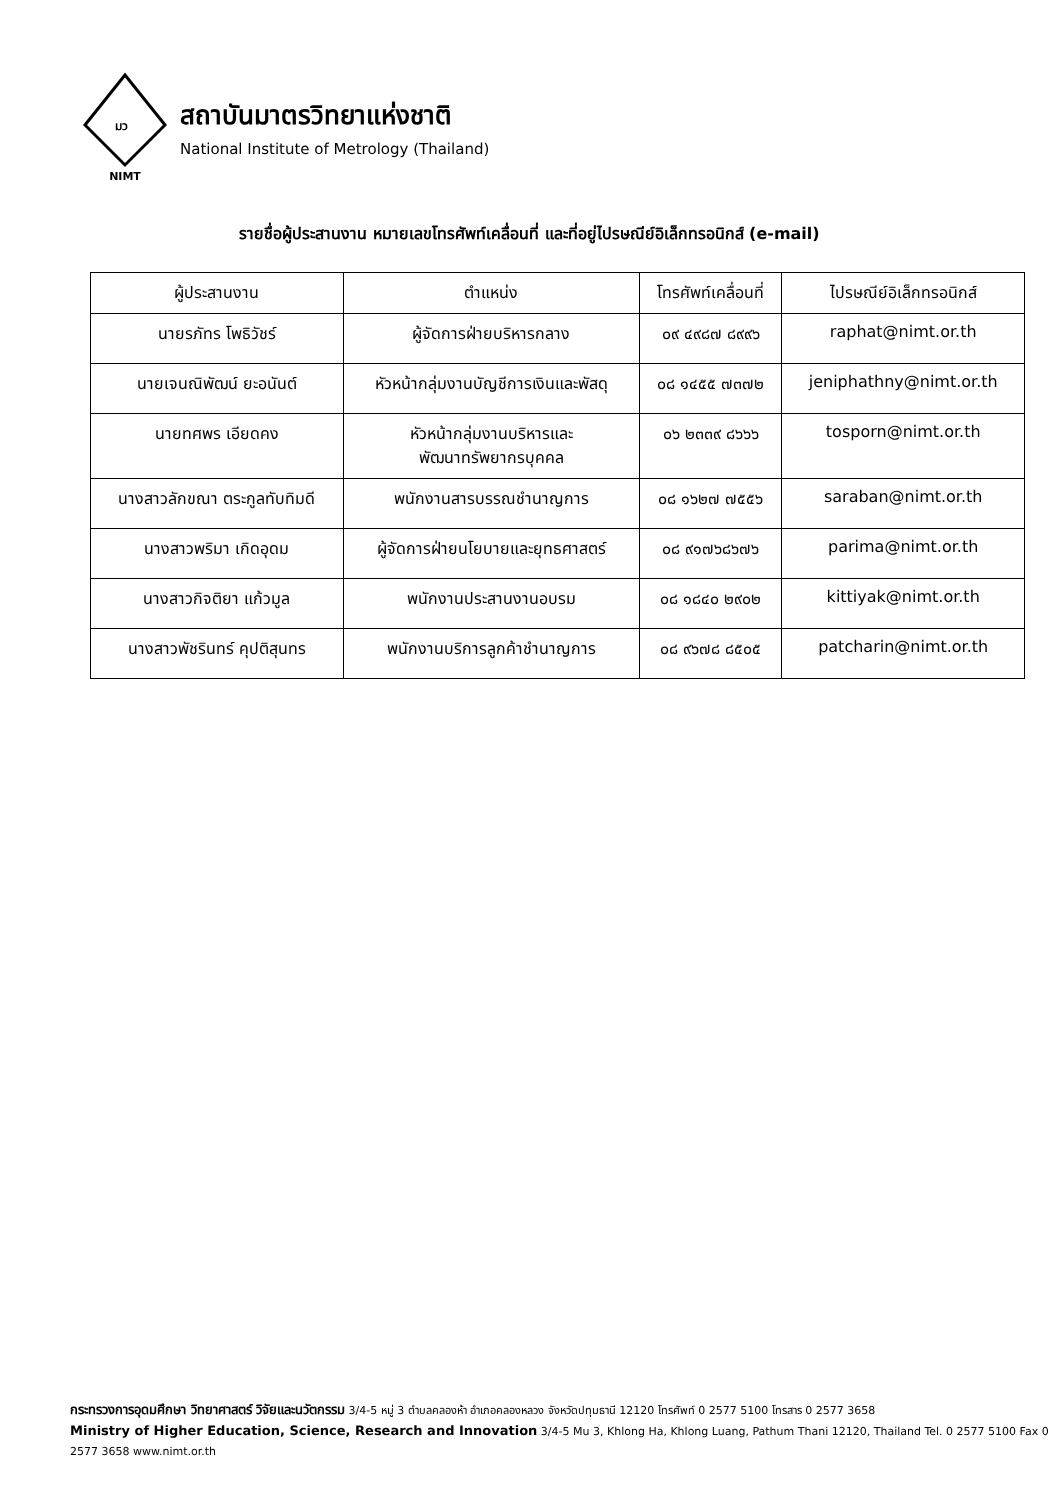มว
NIMT
สถาบันมาตรวิทยาแห่งชาติ
National Institute of Metrology (Thailand)
รายชื่อผู้ประสานงาน หมายเลขโทรศัพท์เคลื่อนที่ และที่อยู่ไปรษณีย์อิเล็กทรอนิกส์ (e-mail)
| ผู้ประสานงาน | ตำแหน่ง | โทรศัพท์เคลื่อนที่ | ไปรษณีย์อิเล็กทรอนิกส์ |
| --- | --- | --- | --- |
| นายรภัทร โพธิวัชร์ | ผู้จัดการฝ่ายบริหารกลาง | ๐๙ ๔๙๘๗ ๘๙๙๖ | raphat@nimt.or.th |
| นายเจนณิพัฒน์ ยะอนันต์ | หัวหน้ากลุ่มงานบัญชีการเงินและพัสดุ | ๐๘ ๑๔๕๕ ๗๓๗๒ | jeniphathny@nimt.or.th |
| นายทศพร เอียดคง | หัวหน้ากลุ่มงานบริหารและ พัฒนาทรัพยากรบุคคล | ๐๖ ๒๓๓๙ ๘๖๖๖ | tosporn@nimt.or.th |
| นางสาวลักขณา ตระกูลทับทิมดี | พนักงานสารบรรณชำนาญการ | ๐๘ ๑๖๒๗ ๗๕๕๖ | saraban@nimt.or.th |
| นางสาวพริมา เกิดอุดม | ผู้จัดการฝ่ายนโยบายและยุทธศาสตร์ | ๐๘ ๙๑๗๖๘๖๗๖ | parima@nimt.or.th |
| นางสาวกิจติยา แก้วมูล | พนักงานประสานงานอบรม | ๐๘ ๑๘๔๐ ๒๙๐๒ | kittiyak@nimt.or.th |
| นางสาวพัชรินทร์ คุปติสุนทร | พนักงานบริการลูกค้าชำนาญการ | ๐๘ ๙๖๗๘ ๘๕๐๕ | patcharin@nimt.or.th |
กระทรวงการอุดมศึกษา วิทยาศาสตร์ วิจัยและนวัตกรรม 3/4-5 หมู่ 3 ตำบลคลองห้า อำเภอคลองหลวง จังหวัดปทุมธานี 12120 โทรศัพท์ 0 2577 5100 โทรสาร 0 2577 3658
Ministry of Higher Education, Science, Research and Innovation 3/4-5 Mu 3, Khlong Ha, Khlong Luang, Pathum Thani 12120, Thailand Tel. 0 2577 5100 Fax 0 2577 3658 www.nimt.or.th